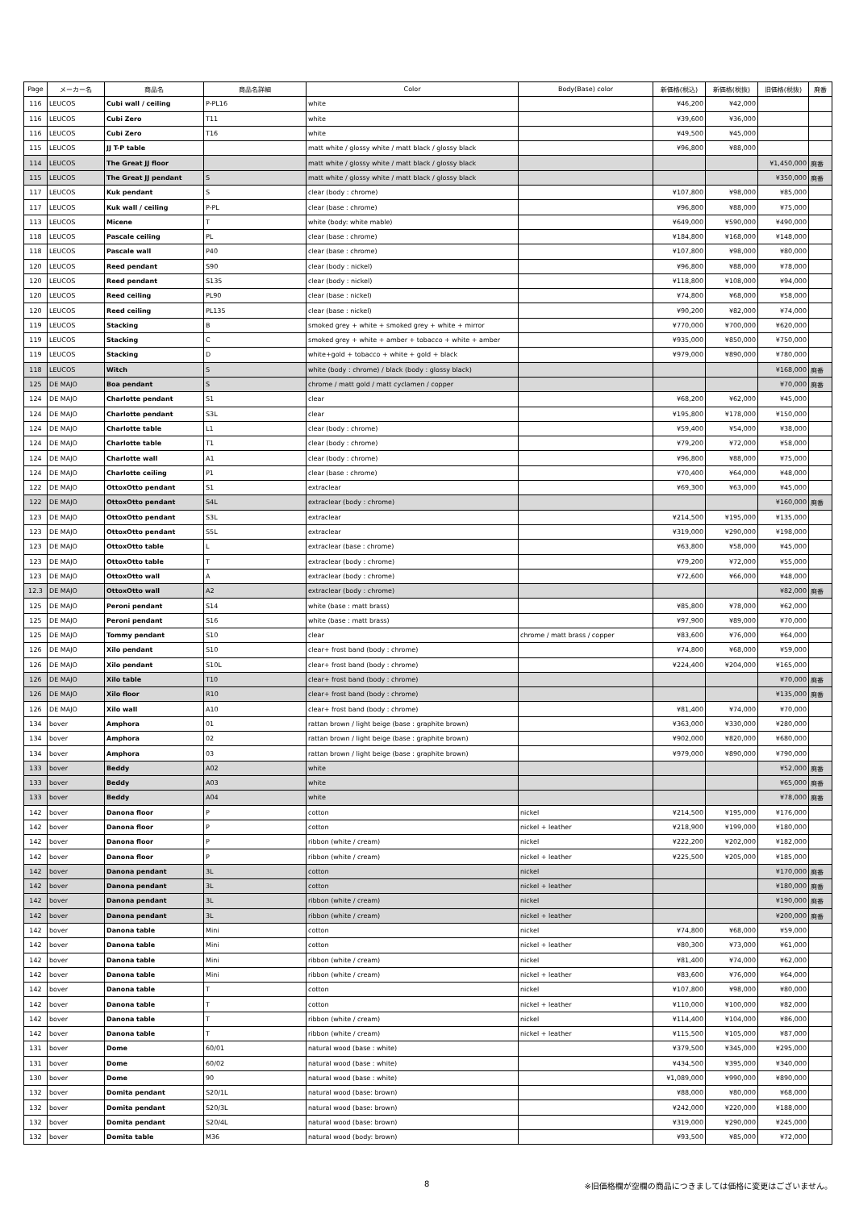| Page | メーカー名 | 商品名 | 商品名詳細 | Color | Body(Base) color | 新価格(税込) | 新価格(税抜) | 旧価格(税抜) | 廃番 |
| --- | --- | --- | --- | --- | --- | --- | --- | --- | --- |
| 116 | LEUCOS | Cubi wall / ceiling | P-PL16 | white | | ¥46,200 | ¥42,000 | | |
| 116 | LEUCOS | Cubi Zero | T11 | white | | ¥39,600 | ¥36,000 | | |
| 116 | LEUCOS | Cubi Zero | T16 | white | | ¥49,500 | ¥45,000 | | |
| 115 | LEUCOS | JJ T-P table | | matt white / glossy white / matt black / glossy black | | ¥96,800 | ¥88,000 | | |
| 114 | LEUCOS | The Great JJ floor | | matt white / glossy white / matt black / glossy black | | | | ¥1,450,000 | 廃番 |
| 115 | LEUCOS | The Great JJ pendant | S | matt white / glossy white / matt black / glossy black | | | | ¥350,000 | 廃番 |
| 117 | LEUCOS | Kuk pendant | S | clear (body : chrome) | | ¥107,800 | ¥98,000 | ¥85,000 | |
| 117 | LEUCOS | Kuk wall / ceiling | P-PL | clear (base : chrome) | | ¥96,800 | ¥88,000 | ¥75,000 | |
| 113 | LEUCOS | Micene | T | white (body: white mable) | | ¥649,000 | ¥590,000 | ¥490,000 | |
| 118 | LEUCOS | Pascale ceiling | PL | clear (base : chrome) | | ¥184,800 | ¥168,000 | ¥148,000 | |
| 118 | LEUCOS | Pascale wall | P40 | clear (base : chrome) | | ¥107,800 | ¥98,000 | ¥80,000 | |
| 120 | LEUCOS | Reed pendant | S90 | clear (body : nickel) | | ¥96,800 | ¥88,000 | ¥78,000 | |
| 120 | LEUCOS | Reed pendant | S135 | clear (body : nickel) | | ¥118,800 | ¥108,000 | ¥94,000 | |
| 120 | LEUCOS | Reed ceiling | PL90 | clear (base : nickel) | | ¥74,800 | ¥68,000 | ¥58,000 | |
| 120 | LEUCOS | Reed ceiling | PL135 | clear (base : nickel) | | ¥90,200 | ¥82,000 | ¥74,000 | |
| 119 | LEUCOS | Stacking | B | smoked grey + white + smoked grey + white + mirror | | ¥770,000 | ¥700,000 | ¥620,000 | |
| 119 | LEUCOS | Stacking | C | smoked grey + white + amber + tobacco + white + amber | | ¥935,000 | ¥850,000 | ¥750,000 | |
| 119 | LEUCOS | Stacking | D | white+gold + tobacco + white + gold + black | | ¥979,000 | ¥890,000 | ¥780,000 | |
| 118 | LEUCOS | Witch | S | white (body : chrome) / black (body : glossy black) | | | | ¥168,000 | 廃番 |
| 125 | DE MAJO | Boa pendant | S | chrome / matt gold / matt cyclamen / copper | | | | ¥70,000 | 廃番 |
| 124 | DE MAJO | Charlotte pendant | S1 | clear | | ¥68,200 | ¥62,000 | ¥45,000 | |
| 124 | DE MAJO | Charlotte pendant | S3L | clear | | ¥195,800 | ¥178,000 | ¥150,000 | |
| 124 | DE MAJO | Charlotte table | L1 | clear (body : chrome) | | ¥59,400 | ¥54,000 | ¥38,000 | |
| 124 | DE MAJO | Charlotte table | T1 | clear (body : chrome) | | ¥79,200 | ¥72,000 | ¥58,000 | |
| 124 | DE MAJO | Charlotte wall | A1 | clear (body : chrome) | | ¥96,800 | ¥88,000 | ¥75,000 | |
| 124 | DE MAJO | Charlotte ceiling | P1 | clear (base : chrome) | | ¥70,400 | ¥64,000 | ¥48,000 | |
| 122 | DE MAJO | OttoxOtto pendant | S1 | extraclear | | ¥69,300 | ¥63,000 | ¥45,000 | |
| 122 | DE MAJO | OttoxOtto pendant | S4L | extraclear (body : chrome) | | | | ¥160,000 | 廃番 |
| 123 | DE MAJO | OttoxOtto pendant | S3L | extraclear | | ¥214,500 | ¥195,000 | ¥135,000 | |
| 123 | DE MAJO | OttoxOtto pendant | S5L | extraclear | | ¥319,000 | ¥290,000 | ¥198,000 | |
| 123 | DE MAJO | OttoxOtto table | L | extraclear (base : chrome) | | ¥63,800 | ¥58,000 | ¥45,000 | |
| 123 | DE MAJO | OttoxOtto table | T | extraclear (body : chrome) | | ¥79,200 | ¥72,000 | ¥55,000 | |
| 123 | DE MAJO | OttoxOtto wall | A | extraclear (body : chrome) | | ¥72,600 | ¥66,000 | ¥48,000 | |
| 12.3 | DE MAJO | OttoxOtto wall | A2 | extraclear (body : chrome) | | | | ¥82,000 | 廃番 |
| 125 | DE MAJO | Peroni pendant | S14 | white (base : matt brass) | | ¥85,800 | ¥78,000 | ¥62,000 | |
| 125 | DE MAJO | Peroni pendant | S16 | white (base : matt brass) | | ¥97,900 | ¥89,000 | ¥70,000 | |
| 125 | DE MAJO | Tommy pendant | S10 | clear | chrome / matt brass / copper | ¥83,600 | ¥76,000 | ¥64,000 | |
| 126 | DE MAJO | Xilo pendant | S10 | clear+ frost band (body : chrome) | | ¥74,800 | ¥68,000 | ¥59,000 | |
| 126 | DE MAJO | Xilo pendant | S10L | clear+ frost band (body : chrome) | | ¥224,400 | ¥204,000 | ¥165,000 | |
| 126 | DE MAJO | Xilo table | T10 | clear+ frost band (body : chrome) | | | | ¥70,000 | 廃番 |
| 126 | DE MAJO | Xilo floor | R10 | clear+ frost band (body : chrome) | | | | ¥135,000 | 廃番 |
| 126 | DE MAJO | Xilo wall | A10 | clear+ frost band (body : chrome) | | ¥81,400 | ¥74,000 | ¥70,000 | |
| 134 | bover | Amphora | 01 | rattan brown / light beige (base : graphite brown) | | ¥363,000 | ¥330,000 | ¥280,000 | |
| 134 | bover | Amphora | 02 | rattan brown / light beige (base : graphite brown) | | ¥902,000 | ¥820,000 | ¥680,000 | |
| 134 | bover | Amphora | 03 | rattan brown / light beige (base : graphite brown) | | ¥979,000 | ¥890,000 | ¥790,000 | |
| 133 | bover | Beddy | A02 | white | | | | ¥52,000 | 廃番 |
| 133 | bover | Beddy | A03 | white | | | | ¥65,000 | 廃番 |
| 133 | bover | Beddy | A04 | white | | | | ¥78,000 | 廃番 |
| 142 | bover | Danona floor | P | cotton | nickel | ¥214,500 | ¥195,000 | ¥176,000 | |
| 142 | bover | Danona floor | P | cotton | nickel + leather | ¥218,900 | ¥199,000 | ¥180,000 | |
| 142 | bover | Danona floor | P | ribbon (white / cream) | nickel | ¥222,200 | ¥202,000 | ¥182,000 | |
| 142 | bover | Danona floor | P | ribbon (white / cream) | nickel + leather | ¥225,500 | ¥205,000 | ¥185,000 | |
| 142 | bover | Danona pendant | 3L | cotton | nickel | | | ¥170,000 | 廃番 |
| 142 | bover | Danona pendant | 3L | cotton | nickel + leather | | | ¥180,000 | 廃番 |
| 142 | bover | Danona pendant | 3L | ribbon (white / cream) | nickel | | | ¥190,000 | 廃番 |
| 142 | bover | Danona pendant | 3L | ribbon (white / cream) | nickel + leather | | | ¥200,000 | 廃番 |
| 142 | bover | Danona table | Mini | cotton | nickel | ¥74,800 | ¥68,000 | ¥59,000 | |
| 142 | bover | Danona table | Mini | cotton | nickel + leather | ¥80,300 | ¥73,000 | ¥61,000 | |
| 142 | bover | Danona table | Mini | ribbon (white / cream) | nickel | ¥81,400 | ¥74,000 | ¥62,000 | |
| 142 | bover | Danona table | Mini | ribbon (white / cream) | nickel + leather | ¥83,600 | ¥76,000 | ¥64,000 | |
| 142 | bover | Danona table | T | cotton | nickel | ¥107,800 | ¥98,000 | ¥80,000 | |
| 142 | bover | Danona table | T | cotton | nickel + leather | ¥110,000 | ¥100,000 | ¥82,000 | |
| 142 | bover | Danona table | T | ribbon (white / cream) | nickel | ¥114,400 | ¥104,000 | ¥86,000 | |
| 142 | bover | Danona table | T | ribbon (white / cream) | nickel + leather | ¥115,500 | ¥105,000 | ¥87,000 | |
| 131 | bover | Dome | 60/01 | natural wood (base : white) | | ¥379,500 | ¥345,000 | ¥295,000 | |
| 131 | bover | Dome | 60/02 | natural wood (base : white) | | ¥434,500 | ¥395,000 | ¥340,000 | |
| 130 | bover | Dome | 90 | natural wood (base : white) | | ¥1,089,000 | ¥990,000 | ¥890,000 | |
| 132 | bover | Domita pendant | S20/1L | natural wood (base: brown) | | ¥88,000 | ¥80,000 | ¥68,000 | |
| 132 | bover | Domita pendant | S20/3L | natural wood (base: brown) | | ¥242,000 | ¥220,000 | ¥188,000 | |
| 132 | bover | Domita pendant | S20/4L | natural wood (base: brown) | | ¥319,000 | ¥290,000 | ¥245,000 | |
| 132 | bover | Domita table | M36 | natural wood (body: brown) | | ¥93,500 | ¥85,000 | ¥72,000 | |
8 ※旧価格欄が空欄の商品につきましては価格に変更はございません。